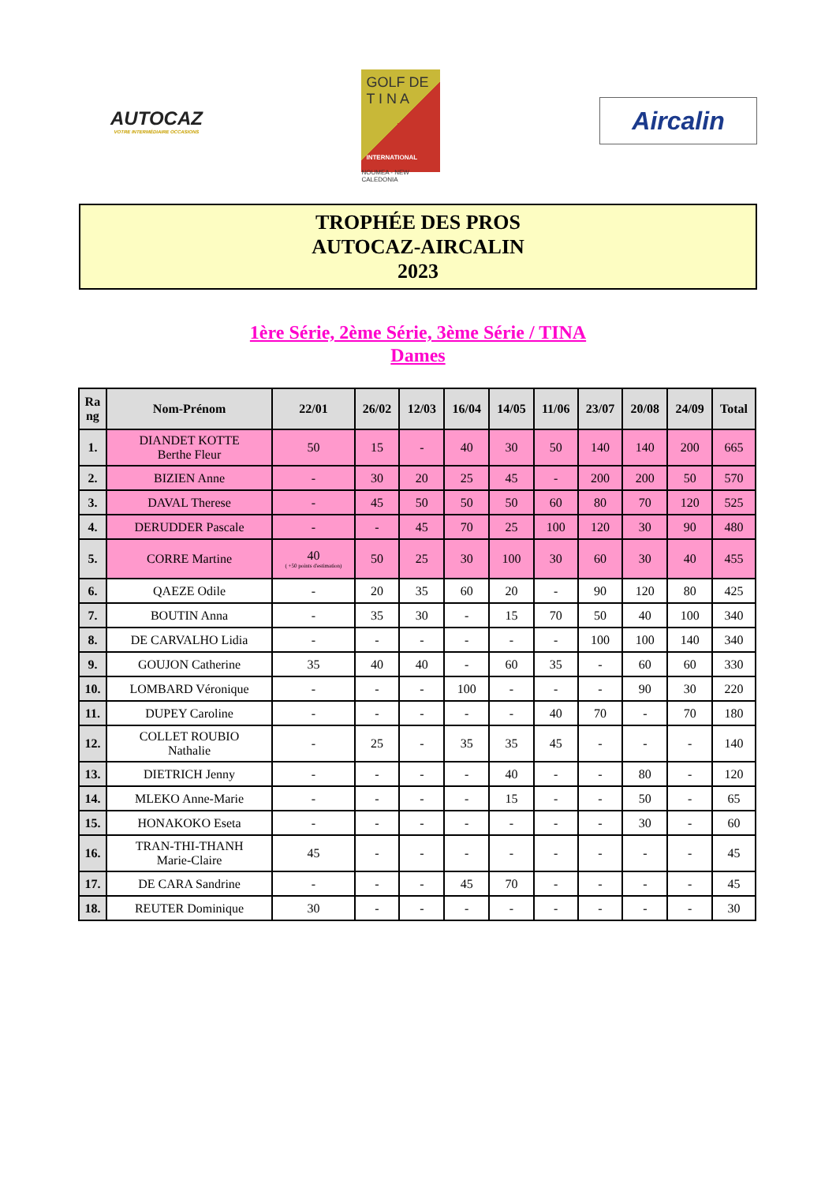AUTOCAZ
VOTRE INTERMÉDIAIRE OCCASIONS
GOLF DE
T I N A
INTERNATIONAL
NOUMEA - NEW CALEDONIA
Aircalin
TROPHÉE DES PROS
AUTOCAZ-AIRCALIN
2023
1ère Série, 2ème Série, 3ème Série / TINA
Dames
| Ra ng | Nom-Prénom | 22/01 | 26/02 | 12/03 | 16/04 | 14/05 | 11/06 | 23/07 | 20/08 | 24/09 | Total |
| --- | --- | --- | --- | --- | --- | --- | --- | --- | --- | --- | --- |
| 1. | DIANDET KOTTE Berthe Fleur | 50 | 15 | - | 40 | 30 | 50 | 140 | 140 | 200 | 665 |
| 2. | BIZIEN Anne | - | 30 | 20 | 25 | 45 | - | 200 | 200 | 50 | 570 |
| 3. | DAVAL Therese | - | 45 | 50 | 50 | 50 | 60 | 80 | 70 | 120 | 525 |
| 4. | DERUDDER Pascale | - | - | 45 | 70 | 25 | 100 | 120 | 30 | 90 | 480 |
| 5. | CORRE Martine | 40 ( +50 points d'estimation) | 50 | 25 | 30 | 100 | 30 | 60 | 30 | 40 | 455 |
| 6. | QAEZE Odile | - | 20 | 35 | 60 | 20 | - | 90 | 120 | 80 | 425 |
| 7. | BOUTIN Anna | - | 35 | 30 | - | 15 | 70 | 50 | 40 | 100 | 340 |
| 8. | DE CARVALHO Lidia | - | - | - | - | - | - | 100 | 100 | 140 | 340 |
| 9. | GOUJON Catherine | 35 | 40 | 40 | - | 60 | 35 | - | 60 | 60 | 330 |
| 10. | LOMBARD Véronique | - | - | - | 100 | - | - | - | 90 | 30 | 220 |
| 11. | DUPEY Caroline | - | - | - | - | - | 40 | 70 | - | 70 | 180 |
| 12. | COLLET ROUBIO Nathalie | - | 25 | - | 35 | 35 | 45 | - | - | - | 140 |
| 13. | DIETRICH Jenny | - | - | - | - | 40 | - | - | 80 | - | 120 |
| 14. | MLEKO Anne-Marie | - | - | - | - | 15 | - | - | 50 | - | 65 |
| 15. | HONAKOKO Eseta | - | - | - | - | - | - | - | 30 | - | 60 |
| 16. | TRAN-THI-THANH Marie-Claire | 45 | - | - | - | - | - | - | - | - | 45 |
| 17. | DE CARA Sandrine | - | - | - | 45 | 70 | - | - | - | - | 45 |
| 18. | REUTER Dominique | 30 | - | - | - | - | - | - | - | - | 30 |